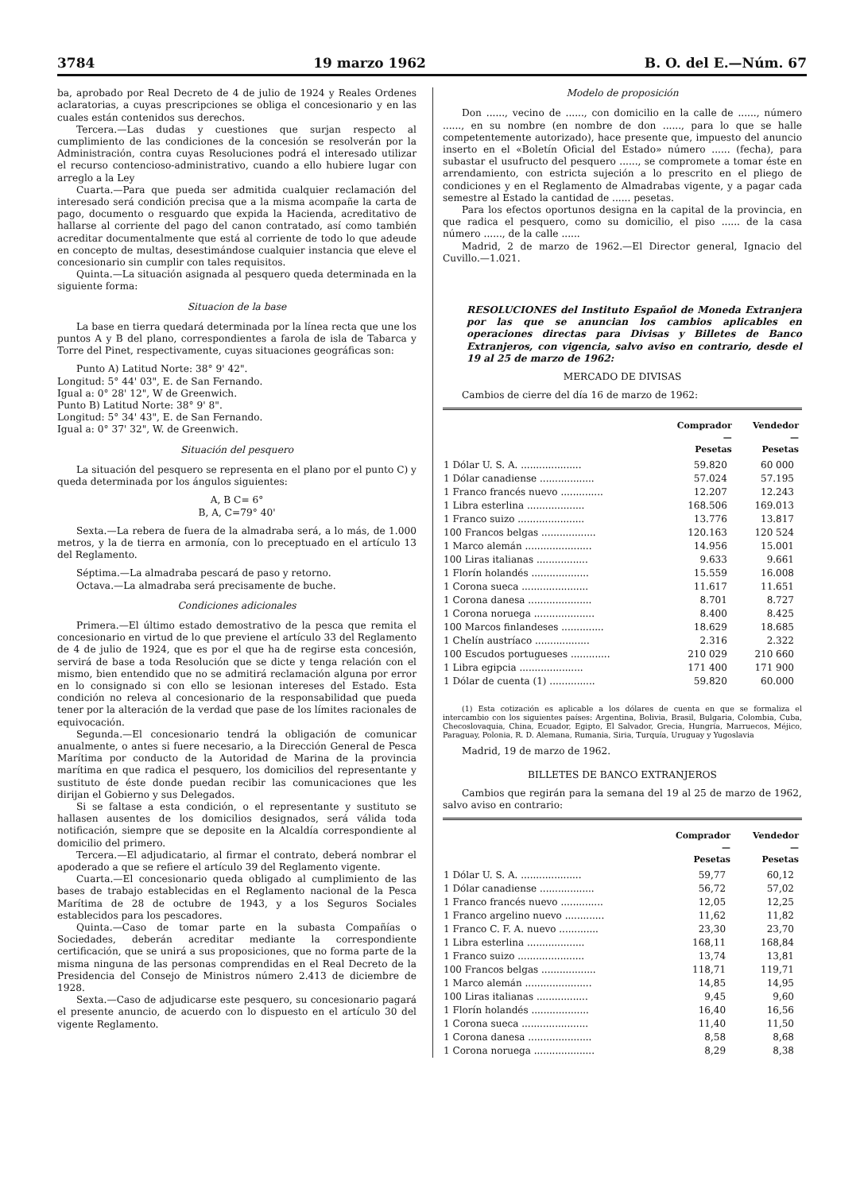3784 19 marzo 1962 B. O. del E.—Núm. 67
ba, aprobado por Real Decreto de 4 de julio de 1924 y Reales Ordenes aclaratorias, a cuyas prescripciones se obliga el concesionario y en las cuales están contenidos sus derechos.
Tercera.—Las dudas y cuestiones que surjan respecto al cumplimiento de las condiciones de la concesión se resolverán por la Administración, contra cuyas Resoluciones podrá el interesado utilizar el recurso contencioso-administrativo, cuando a ello hubiere lugar con arreglo a la Ley
Cuarta.—Para que pueda ser admitida cualquier reclamación del interesado será condición precisa que a la misma acompañe la carta de pago, documento o resguardo que expida la Hacienda, acreditativo de hallarse al corriente del pago del canon contratado, así como también acreditar documentalmente que está al corriente de todo lo que adeude en concepto de multas, desestimándose cualquier instancia que eleve el concesionario sin cumplir con tales requisitos.
Quinta.—La situación asignada al pesquero queda determinada en la siguiente forma:
Situacion de la base
La base en tierra quedará determinada por la línea recta que une los puntos A y B del plano, correspondientes a farola de isla de Tabarca y Torre del Pinet, respectivamente, cuyas situaciones geográficas son:
Punto A) Latitud Norte: 38° 9' 42".
Longitud: 5° 44' 03", E. de San Fernando.
Igual a: 0° 28' 12", W de Greenwich.
Punto B) Latitud Norte: 38° 9' 8".
Longitud: 5° 34' 43", E. de San Fernando.
Igual a: 0° 37' 32", W. de Greenwich.
Situación del pesquero
La situación del pesquero se representa en el plano por el punto C) y queda determinada por los ángulos siguientes:
A, B C= 6°
B, A, C=79° 40'
Sexta.—La rebera de fuera de la almadraba será, a lo más, de 1.000 metros, y la de tierra en armonía, con lo preceptuado en el artículo 13 del Reglamento.
Séptima.—La almadraba pescará de paso y retorno.
Octava.—La almadraba será precisamente de buche.
Condiciones adicionales
Primera.—El último estado demostrativo de la pesca que remita el concesionario en virtud de lo que previene el artículo 33 del Reglamento de 4 de julio de 1924, que es por el que ha de regirse esta concesión, servirá de base a toda Resolución que se dicte y tenga relación con el mismo, bien entendido que no se admitirá reclamación alguna por error en lo consignado si con ello se lesionan intereses del Estado. Esta condición no releva al concesionario de la responsabilidad que pueda tener por la alteración de la verdad que pase de los límites racionales de equivocación.
Segunda.—El concesionario tendrá la obligación de comunicar anualmente, o antes si fuere necesario, a la Dirección General de Pesca Marítima por conducto de la Autoridad de Marina de la provincia marítima en que radica el pesquero, los domicilios del representante y sustituto de éste donde puedan recibir las comunicaciones que les dirijan el Gobierno y sus Delegados.
Si se faltase a esta condición, o el representante y sustituto se hallasen ausentes de los domicilios designados, será válida toda notificación, siempre que se deposite en la Alcaldía correspondiente al domicilio del primero.
Tercera.—El adjudicatario, al firmar el contrato, deberá nombrar el apoderado a que se refiere el artículo 39 del Reglamento vigente.
Cuarta.—El concesionario queda obligado al cumplimiento de las bases de trabajo establecidas en el Reglamento nacional de la Pesca Marítima de 28 de octubre de 1943, y a los Seguros Sociales establecidos para los pescadores.
Quinta.—Caso de tomar parte en la subasta Compañías o Sociedades, deberán acreditar mediante la correspondiente certificación, que se unirá a sus proposiciones, que no forma parte de la misma ninguna de las personas comprendidas en el Real Decreto de la Presidencia del Consejo de Ministros número 2.413 de diciembre de 1928.
Sexta.—Caso de adjudicarse este pesquero, su concesionario pagará el presente anuncio, de acuerdo con lo dispuesto en el artículo 30 del vigente Reglamento.
Modelo de proposición
Don ......, vecino de ......, con domicilio en la calle de ......, número ......, en su nombre (en nombre de don ......, para lo que se halle competentemente autorizado), hace presente que, impuesto del anuncio inserto en el «Boletín Oficial del Estado» número ...... (fecha), para subastar el usufructo del pesquero ......, se compromete a tomar éste en arrendamiento, con estricta sujeción a lo prescrito en el pliego de condiciones y en el Reglamento de Almadrabas vigente, y a pagar cada semestre al Estado la cantidad de ...... pesetas.
Para los efectos oportunos designa en la capital de la provincia, en que radica el pesquero, como su domicilio, el piso ...... de la casa número ......, de la calle ......
Madrid, 2 de marzo de 1962.—El Director general, Ignacio del Cuvillo.—1.021.
RESOLUCIONES del Instituto Español de Moneda Extranjera por las que se anuncian los cambios aplicables en operaciones directas para Divisas y Billetes de Banco Extranjeros, con vigencia, salvo aviso en contrario, desde el 19 al 25 de marzo de 1962:
MERCADO DE DIVISAS
Cambios de cierre del día 16 de marzo de 1962:
| | Comprador — Pesetas | Vendedor — Pesetas |
| --- | --- | --- |
| 1 Dólar U. S. A. .................... | 59.820 | 60 000 |
| 1 Dólar canadiense .................. | 57.024 | 57.195 |
| 1 Franco francés nuevo .............. | 12.207 | 12.243 |
| 1 Libra esterlina ................... | 168.506 | 169.013 |
| 1 Franco suizo ...................... | 13.776 | 13.817 |
| 100 Francos belgas .................. | 120.163 | 120 524 |
| 1 Marco alemán ...................... | 14.956 | 15.001 |
| 100 Liras italianas ................. | 9.633 | 9.661 |
| 1 Florín holandés ................... | 15.559 | 16.008 |
| 1 Corona sueca ...................... | 11.617 | 11.651 |
| 1 Corona danesa ..................... | 8.701 | 8.727 |
| 1 Corona noruega .................... | 8.400 | 8.425 |
| 100 Marcos finlandeses .............. | 18.629 | 18.685 |
| 1 Chelín austríaco .................. | 2.316 | 2.322 |
| 100 Escudos portugueses ............. | 210 029 | 210 660 |
| 1 Libra egipcia ..................... | 171 400 | 171 900 |
| 1 Dólar de cuenta (1) ............... | 59.820 | 60.000 |
(1) Esta cotización es aplicable a los dólares de cuenta en que se formaliza el intercambio con los siguientes países: Argentina, Bolivia, Brasil, Bulgaria, Colombia, Cuba, Checoslovaquia, China, Ecuador, Egipto, El Salvador, Grecia, Hungría, Marruecos, Méjico, Paraguay, Polonia, R. D. Alemana, Rumania, Siria, Turquía, Uruguay y Yugoslavia
Madrid, 19 de marzo de 1962.
BILLETES DE BANCO EXTRANJEROS
Cambios que regirán para la semana del 19 al 25 de marzo de 1962, salvo aviso en contrario:
| | Comprador — Pesetas | Vendedor — Pesetas |
| --- | --- | --- |
| 1 Dólar U. S. A. .................... | 59,77 | 60,12 |
| 1 Dólar canadiense .................. | 56,72 | 57,02 |
| 1 Franco francés nuevo .............. | 12,05 | 12,25 |
| 1 Franco argelino nuevo ............. | 11,62 | 11,82 |
| 1 Franco C. F. A. nuevo ............. | 23,30 | 23,70 |
| 1 Libra esterlina ................... | 168,11 | 168,84 |
| 1 Franco suizo ...................... | 13,74 | 13,81 |
| 100 Francos belgas .................. | 118,71 | 119,71 |
| 1 Marco alemán ...................... | 14,85 | 14,95 |
| 100 Liras italianas ................. | 9,45 | 9,60 |
| 1 Florín holandés ................... | 16,40 | 16,56 |
| 1 Corona sueca ...................... | 11,40 | 11,50 |
| 1 Corona danesa ..................... | 8,58 | 8,68 |
| 1 Corona noruega .................... | 8,29 | 8,38 |